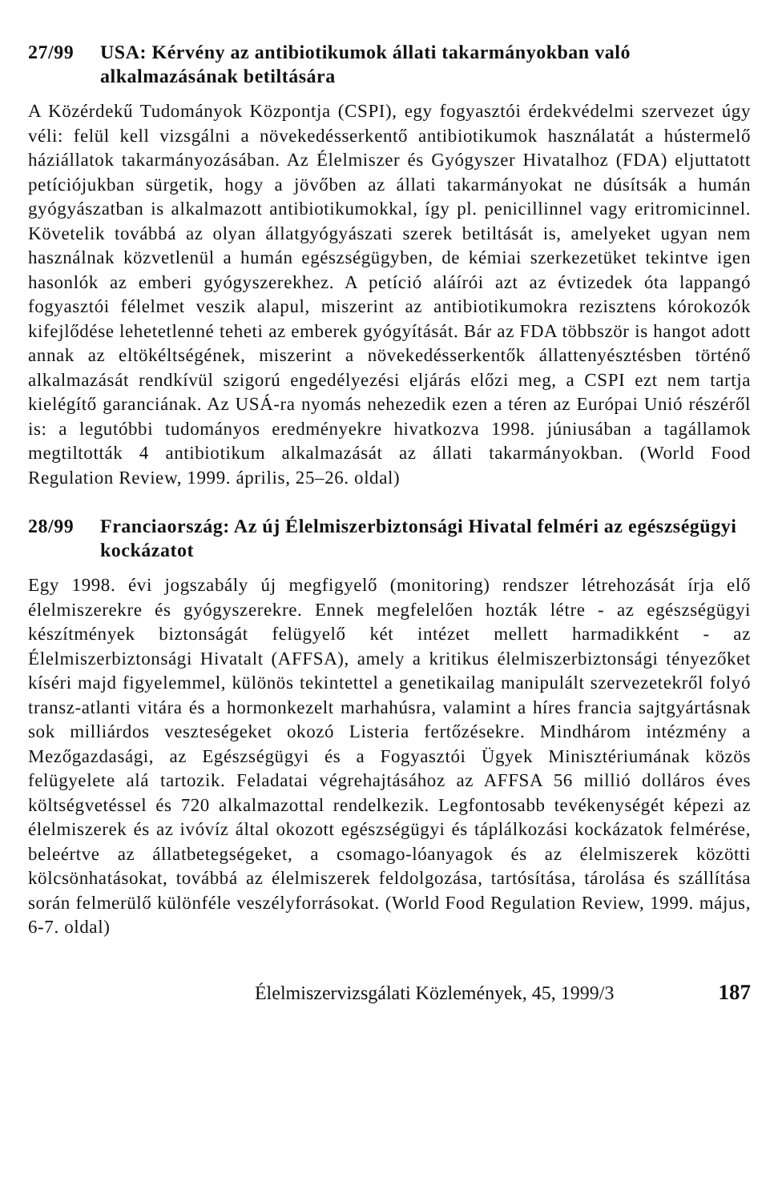27/99 USA: Kérvény az antibiotikumok állati takarmányokban való alkalmazásának betiltására
A Közérdekű Tudományok Központja (CSPI), egy fogyasztói érdekvédelmi szervezet úgy véli: felül kell vizsgálni a növekedésserkentő antibiotikumok használatát a hústermelő háziállatok takarmányozásában. Az Élelmiszer és Gyógyszer Hivatalhoz (FDA) eljuttatott petíciójukban sürgetik, hogy a jövőben az állati takarmányokat ne dúsítsák a humán gyógyászatban is alkalmazott antibiotikumokkal, így pl. penicillinnel vagy eritromicinnel. Követelik továbbá az olyan állatgyógyászati szerek betiltását is, amelyeket ugyan nem használnak közvetlenül a humán egészségügyben, de kémiai szerkezetüket tekintve igen hasonlók az emberi gyógyszerekhez. A petíció aláírói azt az évtizedek óta lappangó fogyasztói félelmet veszik alapul, miszerint az antibiotikumokra rezisztens kórokozók kifejlődése lehetetlenné teheti az emberek gyógyítását. Bár az FDA többször is hangot adott annak az eltökéltségének, miszerint a növekedésserkentők állattenyésztésben történő alkalmazását rendkívül szigorú engedélyezési eljárás előzi meg, a CSPI ezt nem tartja kielégítő garanciának. Az USÁ-ra nyomás nehezedik ezen a téren az Európai Unió részéről is: a legutóbbi tudományos eredményekre hivatkozva 1998. júniusában a tagállamok megtiltották 4 antibiotikum alkalmazását az állati takarmányokban. (World Food Regulation Review, 1999. április, 25–26. oldal)
28/99 Franciaország: Az új Élelmiszerbiztonsági Hivatal felméri az egészségügyi kockázatot
Egy 1998. évi jogszabály új megfigyelő (monitoring) rendszer létrehozását írja elő élelmiszerekre és gyógyszerekre. Ennek megfelelően hozták létre - az egészségügyi készítmények biztonságát felügyelő két intézet mellett harmadikként - az Élelmiszerbiztonsági Hivatalt (AFFSA), amely a kritikus élelmiszerbiztonsági tényezőket kíséri majd figyelemmel, különös tekintettel a genetikailag manipulált szervezetekről folyó transz-atlanti vitára és a hormonkezelt marhahúsra, valamint a híres francia sajtgyártásnak sok milliárdos veszteségeket okozó Listeria fertőzésekre. Mindhárom intézmény a Mezőgazdasági, az Egészségügyi és a Fogyasztói Ügyek Minisztériumának közös felügyelete alá tartozik. Feladatai végrehajtásához az AFFSA 56 millió dolláros éves költségvetéssel és 720 alkalmazottal rendelkezik. Legfontosabb tevékenységét képezi az élelmiszerek és az ivóvíz által okozott egészségügyi és táplálkozási kockázatok felmérése, beleértve az állatbetegségeket, a csomago-lóanyagok és az élelmiszerek közötti kölcsönhatásokat, továbbá az élelmiszerek feldolgozása, tartósítása, tárolása és szállítása során felmerülő különféle veszélyforrásokat. (World Food Regulation Review, 1999. május, 6-7. oldal)
Élelmiszervizsgálati Közlemények, 45, 1999/3 187